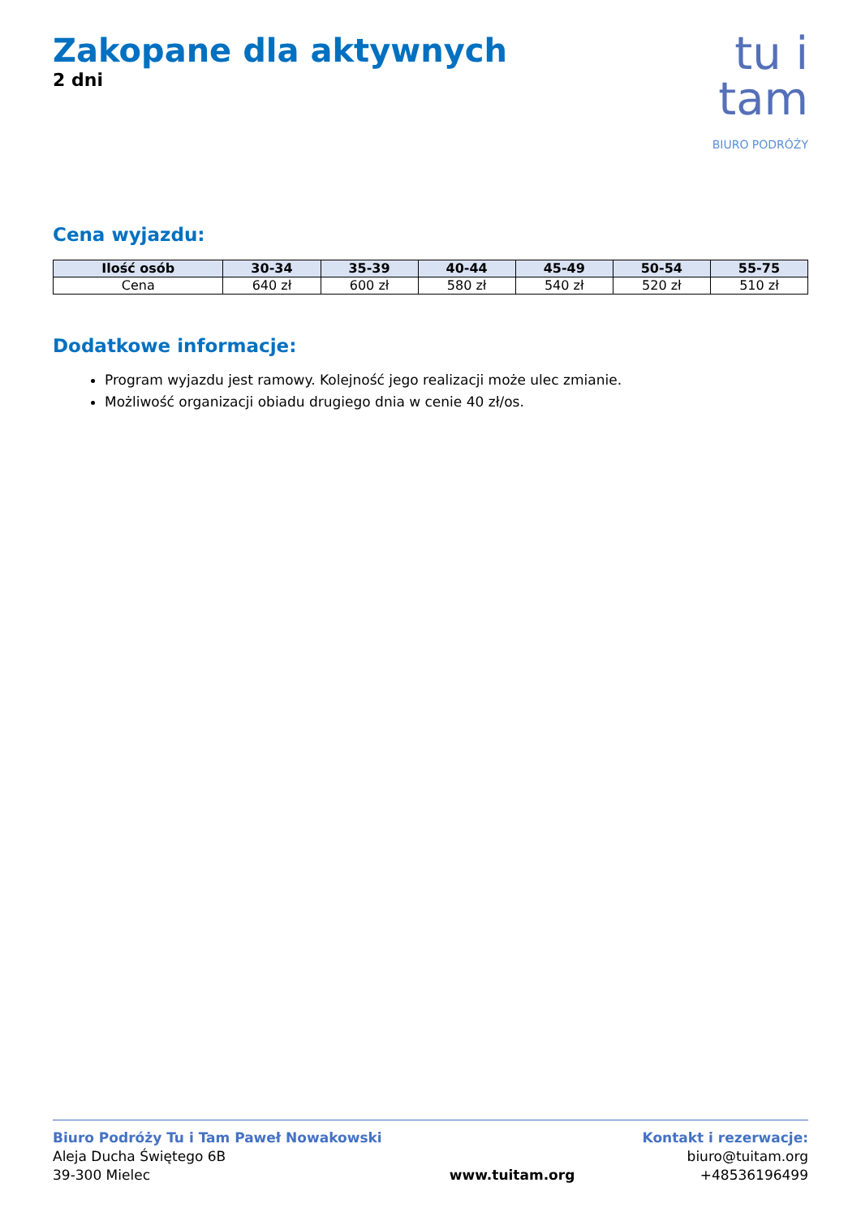Zakopane dla aktywnych
2 dni
tu i tam
BIURO PODRÓŻY
Cena wyjazdu:
| Ilość osób | 30-34 | 35-39 | 40-44 | 45-49 | 50-54 | 55-75 |
| --- | --- | --- | --- | --- | --- | --- |
| Cena | 640 zł | 600 zł | 580 zł | 540 zł | 520 zł | 510 zł |
Dodatkowe informacje:
Program wyjazdu jest ramowy. Kolejność jego realizacji może ulec zmianie.
Możliwość organizacji obiadu drugiego dnia w cenie 40 zł/os.
Biuro Podróży Tu i Tam Paweł Nowakowski
Aleja Ducha Świętego 6B
39-300 Mielec
www.tuitam.org Kontakt i rezerwacje:
biuro@tuitam.org
+48536196499